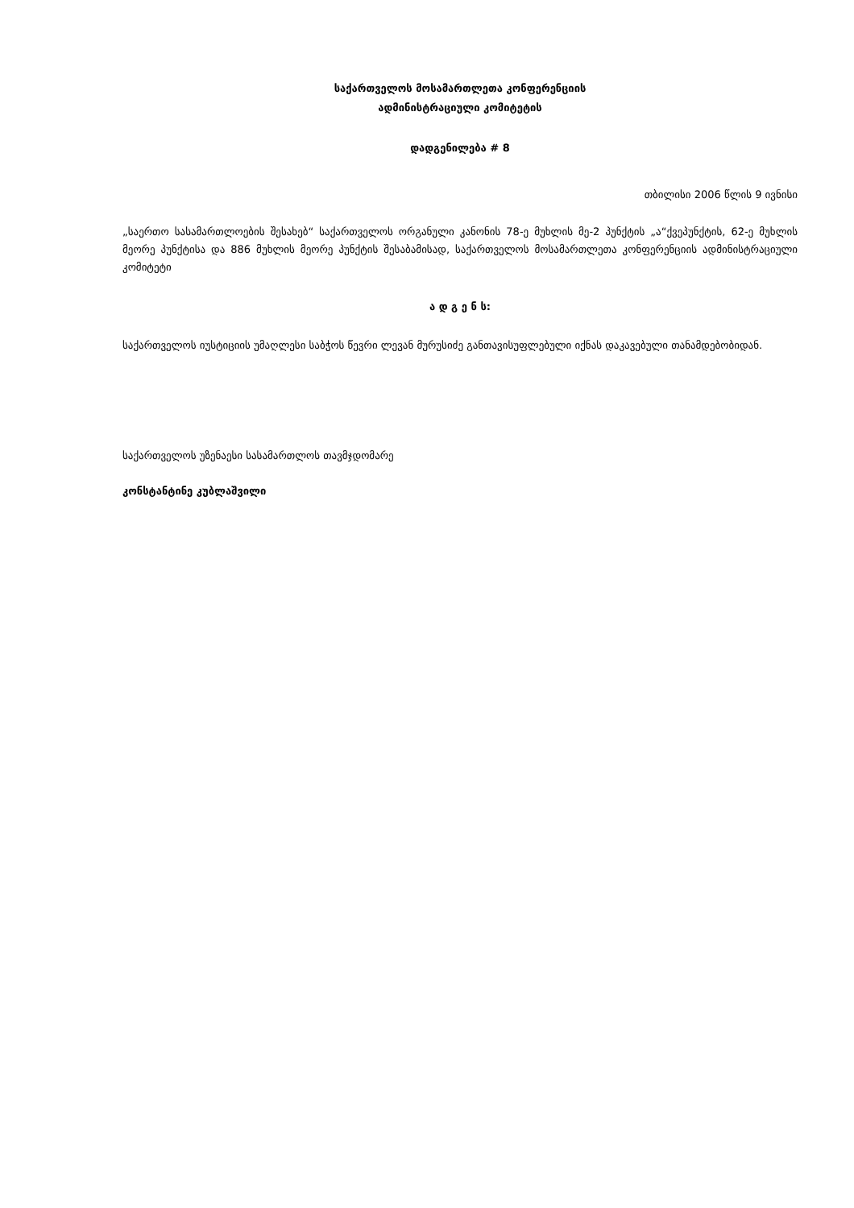საქართველოს მოსამართლეთა კონფერენციის
ადმინისტრაციული კომიტეტის
დადგენილება # 8
თბილისი 2006 წლის 9 ივნისი
„საერთო სასამართლოების შესახებ“ საქართველოს ორგანული კანონის 78-ე მუხლის მე-2 პუნქტის „ა“ქვეპუნქტის, 62-ე მუხლის მეორე პუნქტისა და 886 მუხლის მეორე პუნქტის შესაბამისად, საქართველოს მოსამართლეთა კონფერენციის ადმინისტრაციული კომიტეტი
ა დ გ ე ნ ს:
საქართველოს იუსტიციის უმაღლესი საბჭოს წევრი ლევან მურუსიძე განთავისუფლებული იქნას დაკავებული თანამდებობიდან.
საქართველოს უზენაესი სასამართლოს თავმჯდომარე
კონსტანტინე კუბლაშვილი